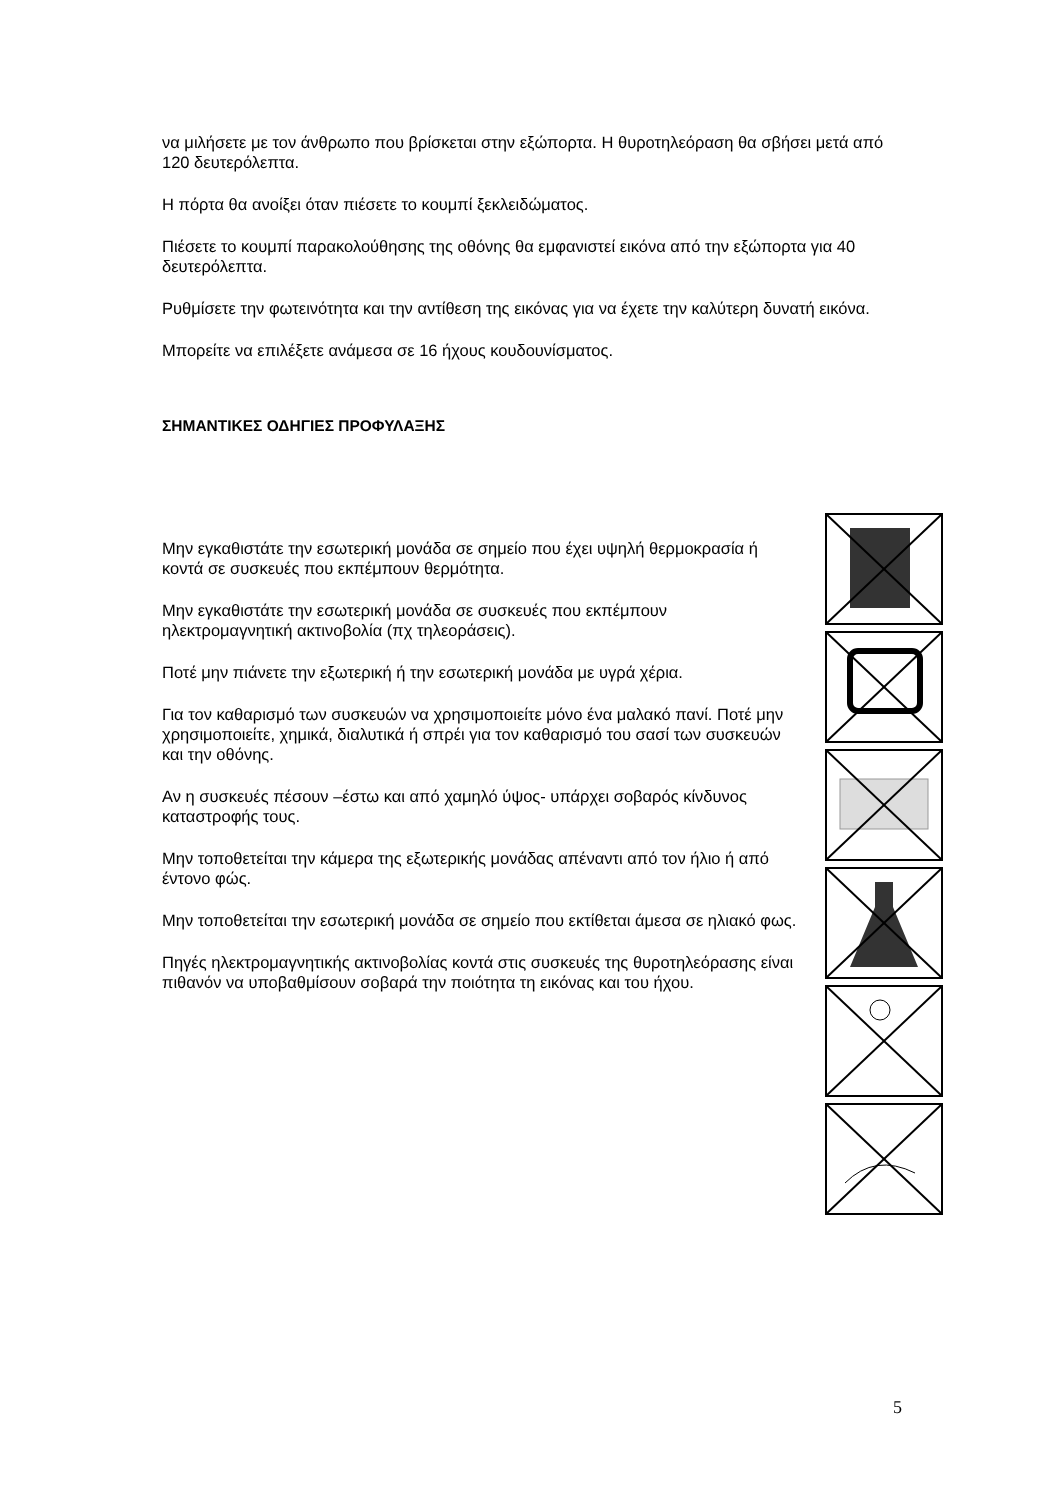να μιλήσετε με τον άνθρωπο που βρίσκεται στην εξώπορτα. Η θυροτηλεόραση θα σβήσει μετά από 120 δευτερόλεπτα.
Η πόρτα θα ανοίξει όταν πιέσετε το κουμπί ξεκλειδώματος.
Πιέσετε το κουμπί παρακολούθησης της οθόνης θα εμφανιστεί εικόνα από την εξώπορτα για 40 δευτερόλεπτα.
Ρυθμίσετε την φωτεινότητα και την αντίθεση της εικόνας για να έχετε την καλύτερη δυνατή εικόνα.
Μπορείτε να επιλέξετε ανάμεσα σε 16 ήχους κουδουνίσματος.
ΣΗΜΑΝΤΙΚΕΣ ΟΔΗΓΙΕΣ ΠΡΟΦΥΛΑΞΗΣ
Μην εγκαθιστάτε την εσωτερική μονάδα σε σημείο που έχει υψηλή θερμοκρασία ή κοντά σε συσκευές που εκπέμπουν θερμότητα.
Μην εγκαθιστάτε την εσωτερική μονάδα σε συσκευές που εκπέμπουν ηλεκτρομαγνητική ακτινοβολία (πχ τηλεοράσεις).
Ποτέ μην πιάνετε την εξωτερική ή την εσωτερική μονάδα με υγρά χέρια.
Για τον καθαρισμό των συσκευών να χρησιμοποιείτε μόνο ένα μαλακό πανί. Ποτέ μην χρησιμοποιείτε, χημικά, διαλυτικά ή σπρέι για τον καθαρισμό του σασί των συσκευών και την οθόνης.
Αν η συσκευές πέσουν –έστω και από χαμηλό ύψος- υπάρχει σοβαρός κίνδυνος καταστροφής τους.
Μην τοποθετείται την κάμερα της εξωτερικής μονάδας απέναντι από τον ήλιο ή από έντονο φώς.
Μην τοποθετείται την εσωτερική μονάδα σε σημείο που εκτίθεται άμεσα σε ηλιακό φως.
Πηγές ηλεκτρομαγνητικής ακτινοβολίας κοντά στις συσκευές της θυροτηλεόρασης είναι πιθανόν να υποβαθμίσουν σοβαρά την ποιότητα τη εικόνας και του ήχου.
5